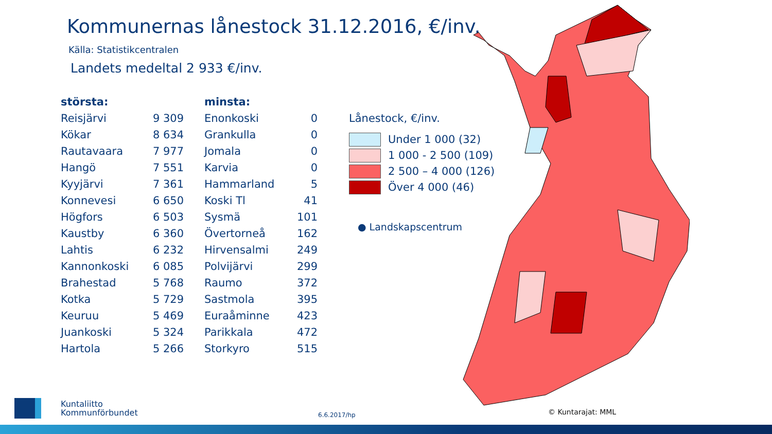Kommunernas lånestock 31.12.2016, €/inv.
Källa: Statistikcentralen
Landets medeltal 2 933 €/inv.
| största: | | minsta: | |
| --- | --- | --- | --- |
| Reisjärvi | 9 309 | Enonkoski | 0 |
| Kökar | 8 634 | Grankulla | 0 |
| Rautavaara | 7 977 | Jomala | 0 |
| Hangö | 7 551 | Karvia | 0 |
| Kyyjärvi | 7 361 | Hammarland | 5 |
| Konnevesi | 6 650 | Koski Tl | 41 |
| Högfors | 6 503 | Sysmä | 101 |
| Kaustby | 6 360 | Övertorneå | 162 |
| Lahtis | 6 232 | Hirvensalmi | 249 |
| Kannonkoski | 6 085 | Polvijärvi | 299 |
| Brahestad | 5 768 | Raumo | 372 |
| Kotka | 5 729 | Sastmola | 395 |
| Keuruu | 5 469 | Euraåminne | 423 |
| Juankoski | 5 324 | Parikkala | 472 |
| Hartola | 5 266 | Storkyro | 515 |
Lånestock, €/inv.
Under 1 000 (32)
1 000 - 2 500 (109)
2 500 – 4 000 (126)
Över 4 000 (46)
● Landskapscentrum
Kuntaliitto
Kommunförbundet
6.6.2017/hp © Kuntarajat: MML